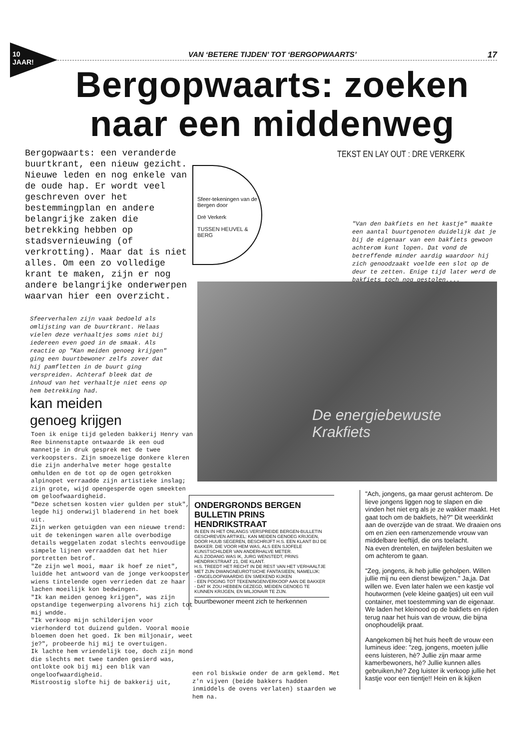10 JAAR!
VAN ‘BETERE TIJDEN’ TOT ‘BERGOPWAARTS’ 17
Bergopwaarts: zoeken naar een middenweg
Bergopwaarts: een veranderde buurtkrant, een nieuw gezicht. Nieuwe leden en nog enkele van de oude hap. Er wordt veel geschreven over het bestemmingplan en andere belangrijke zaken die betrekking hebben op stadsvernieuwing (of verkrotting). Maar dat is niet alles. Om een zo volledige krant te maken, zijn er nog andere belangrijke onderwerpen waarvan hier een overzicht.
TEKST EN LAY OUT : DRE VERKERK
Sfeer-tekeningen van de Bergen door
Drè Verkerk
TUSSEN HEUVEL & BERG
"Van den bakfiets en het kastje" maakte een aantal buurtgenoten duidelijk dat je bij de eigenaar van een bakfiets gewoon achterom kunt lopen. Dat vond de betreffende minder aardig waardoor hij zich genoodzaakt voelde een slot op de deur te zetten. Enige tijd later werd de bakfiets toch nog gestolen....
De energiebewuste
Krakfiets
Sfeerverhalen zijn vaak bedoeld als omlijsting van de buurtkrant. Helaas vielen deze verhaaltjes soms niet bij iedereen even goed in de smaak. Als reactie op "Kan meiden genoeg krijgen" ging een buurtbewoner zelfs zover dat hij pamfletten in de buurt ging verspreiden. Achteraf bleek dat de inhoud van het verhaaltje niet eens op hem betrekking had.
kan meiden
genoeg krijgen
Toen ik enige tijd geleden bakkerij Henry van Ree binnenstapte ontwaarde ik een oud mannetje in druk gesprek met de twee verkoopsters. Zijn smoezelige donkere kleren die zijn anderhalve meter hoge gestalte omhulden en de tot op de ogen getrokken alpinopet verraadde zijn artistieke inslag; zijn grote, wijd opengesperde ogen smeekten om geloofwaardigheid.
"Deze schetsen kosten vier gulden per stuk", legde hij onderwijl bladerend in het boek uit.
Zijn werken getuigden van een nieuwe trend: uit de tekeningen waren alle overbodige details weggelaten zodat slechts eenvoudige simpele lijnen verraadden dat het hier portretten betrof.
"Ze zijn wel mooi, maar ik hoef ze niet", luidde het antwoord van de jonge verkoopster wiens tintelende ogen verrieden dat ze haar lachen moeilijk kon bedwingen.
"Ik kan meiden genoeg krijgen", was zijn opstandige tegenwerping alvorens hij zich tot mij wndde.
"Ik verkoop mijn schilderijen voor vierhonderd tot duizend gulden. Vooral mooie bloemen doen het goed. Ik ben miljonair, weet je?", probeerde hij mij te overtuigen.
Ik lachte hem vriendelijk toe, doch zijn mond die slechts met twee tanden gesierd was, ontlokte ook bij mij een blik van ongeloofwaardigheid.
Mistroostig slofte hij de bakkerij uit,
een rol biskwie onder de arm geklemd. Met z'n vijven (beide bakkers hadden inmiddels de ovens verlaten) staarden we hem na.
ONDERGRONDS BERGEN BULLETIN PRINS HENDRIKSTRAAT
IN EEN IN HET ONLANGS VERSPREIDE BERGEN-BULLETIN GESCHREVEN ARTIKEL: KAN MEIDEN GENOEG KRIJGEN, DOOR HUUB SEGEREN, BESCHRIJFT H.S. EEN KLANT BIJ DE BAKKER. DIE VOOR HEM WAS, ALS EEN SJOFELE KUNSTSCHILDER VAN ANDERHALVE METER.
ALS ZODANIG WAS IK, JURG WENSTEDT, PRINS HENDRIKSTRAAT 21, DIE KLANT.
H.S. TREEDT HET RECHT IN DE REST VAN HET VERHAALTJE MET ZIJN DWANGNEUROTSICHE FANTASIEEN, NAMELIJK:
- ONGELOOFWAARDIG EN SMEKEND KIJKEN
- EEN POGING TOT TEKENINGENVERKOOP AAN DE BAKKER
- DAT IK ZOU HEBBEN GEZEGD, MEIDEN GENOEG TE KUNNEN KRIJGEN, EN MILJONAIR TE ZIJN.
buurtbewoner meent zich te herkennen
"Ach, jongens, ga maar gerust achterom. De lieve jongens liggen nog te slapen en die vinden het niet erg als je ze wakker maakt. Het gaat toch om de bakfiets, hè?" Dit weerklinkt aan de overzijde van de straat. We draaien ons om en zien een ramenzemende vrouw van middelbare leeftijd, die ons toelacht.
Na even drentelen, en twijfelen besluiten we om achterom te gaan.
"Zeg, jongens, ik heb jullie geholpen. Willen jullie mij nu een dienst bewijzen." Ja,ja. Dat willen we. Even later halen we een kastje vol houtwormen (vele kleine gaatjes) uit een vuil container, met toestemming van de eigenaar. We laden het kleinood op de bakfiets en rijden terug naar het huis van de vrouw, die bijna onophoudelijk praat.
Aangekomen bij het huis heeft de vrouw een lumineus idee: "zeg, jongens, moeten jullie eens luisteren, hè? Jullie zijn maar arme kamerbewoners, hè? Jullie kunnen alles gebruiken,hè? Zeg luister ik verkoop jullie het kastje voor een tientje!! Hein en ik kijken